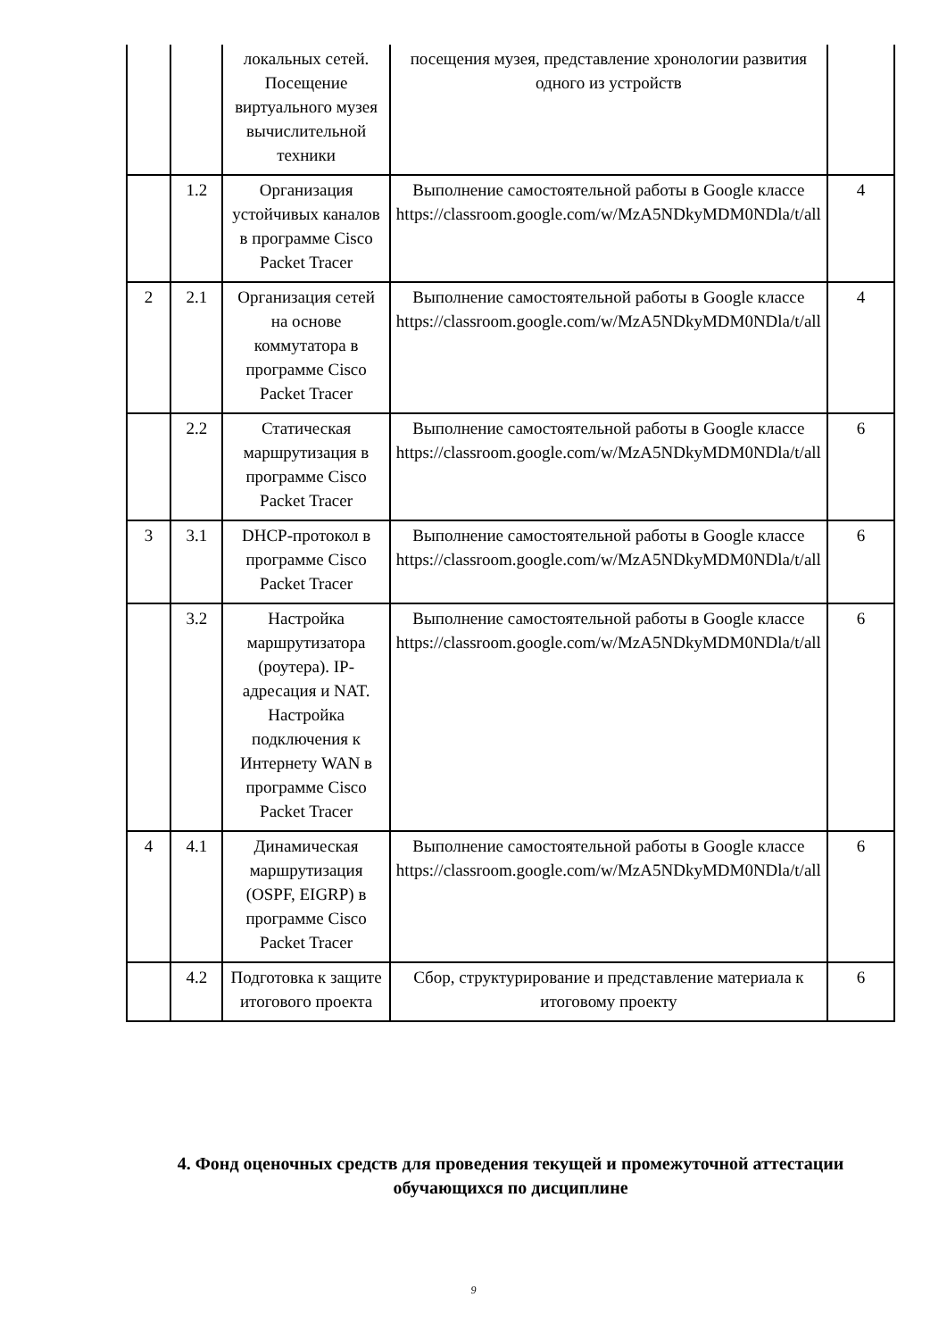| | | локальных сетей. Посещение виртуального музея вычислительной техники | посещения музея, представление хронологии развития одного из устройств | |
| | 1.2 | Организация устойчивых каналов в программе Cisco Packet Tracer | Выполнение самостоятельной работы в Google классе https://classroom.google.com/w/MzA5NDkyMDM0NDla/t/all | 4 |
| 2 | 2.1 | Организация сетей на основе коммутатора в программе Cisco Packet Tracer | Выполнение самостоятельной работы в Google классе https://classroom.google.com/w/MzA5NDkyMDM0NDla/t/all | 4 |
| | 2.2 | Статическая маршрутизация в программе Cisco Packet Tracer | Выполнение самостоятельной работы в Google классе https://classroom.google.com/w/MzA5NDkyMDM0NDla/t/all | 6 |
| 3 | 3.1 | DHCP-протокол в программе Cisco Packet Tracer | Выполнение самостоятельной работы в Google классе https://classroom.google.com/w/MzA5NDkyMDM0NDla/t/all | 6 |
| | 3.2 | Настройка маршрутизатора (роутера). IP-адресация и NAT. Настройка подключения к Интернету WAN в программе Cisco Packet Tracer | Выполнение самостоятельной работы в Google классе https://classroom.google.com/w/MzA5NDkyMDM0NDla/t/all | 6 |
| 4 | 4.1 | Динамическая маршрутизация (OSPF, EIGRP) в программе Cisco Packet Tracer | Выполнение самостоятельной работы в Google классе https://classroom.google.com/w/MzA5NDkyMDM0NDla/t/all | 6 |
| | 4.2 | Подготовка к защите итогового проекта | Сбор, структурирование и представление материала к итоговому проекту | 6 |
4. Фонд оценочных средств для проведения текущей и промежуточной аттестации обучающихся по дисциплине
9